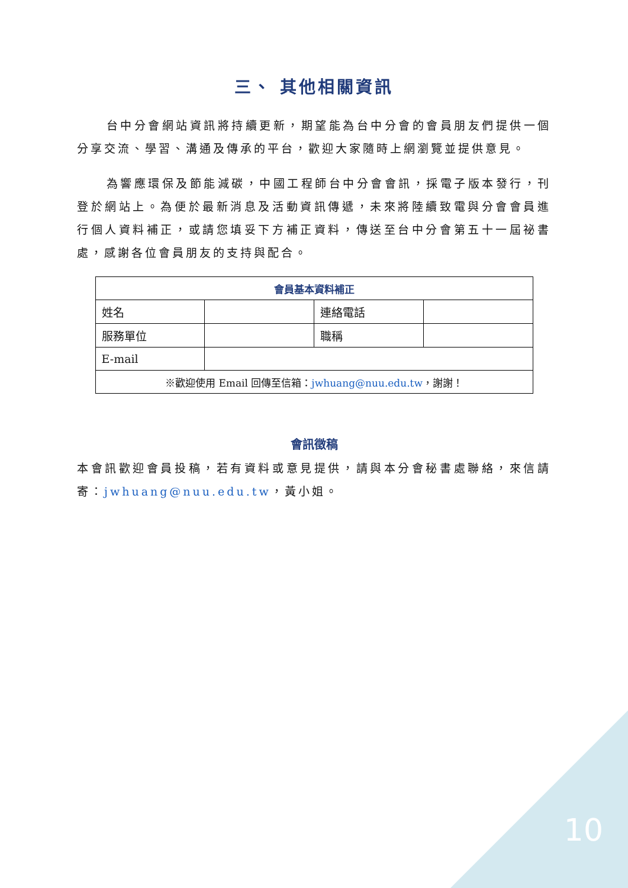三、 其他相關資訊
台中分會網站資訊將持續更新，期望能為台中分會的會員朋友們提供一個分享交流、學習、溝通及傳承的平台，歡迎大家隨時上網瀏覽並提供意見。
為響應環保及節能減碳，中國工程師台中分會會訊，採電子版本發行，刊登於網站上。為便於最新消息及活動資訊傳遞，未來將陸續致電與分會會員進行個人資料補正，或請您填妥下方補正資料，傳送至台中分會第五十一屆祕書處，感謝各位會員朋友的支持與配合。
| 會員基本資料補正 | | | |
| --- | --- | --- | --- |
| 姓名 | | 連絡電話 | |
| 服務單位 | | 職稱 | |
| E-mail | | | |
| ※歡迎使用 Email 回傳至信箱： jwhuang@nuu.edu.tw ，謝謝！ | | | |
會訊徵稿
本會訊歡迎會員投稿，若有資料或意見提供，請與本分會秘書處聯絡，來信請寄：jwhuang@nuu.edu.tw，黃小姐。
10